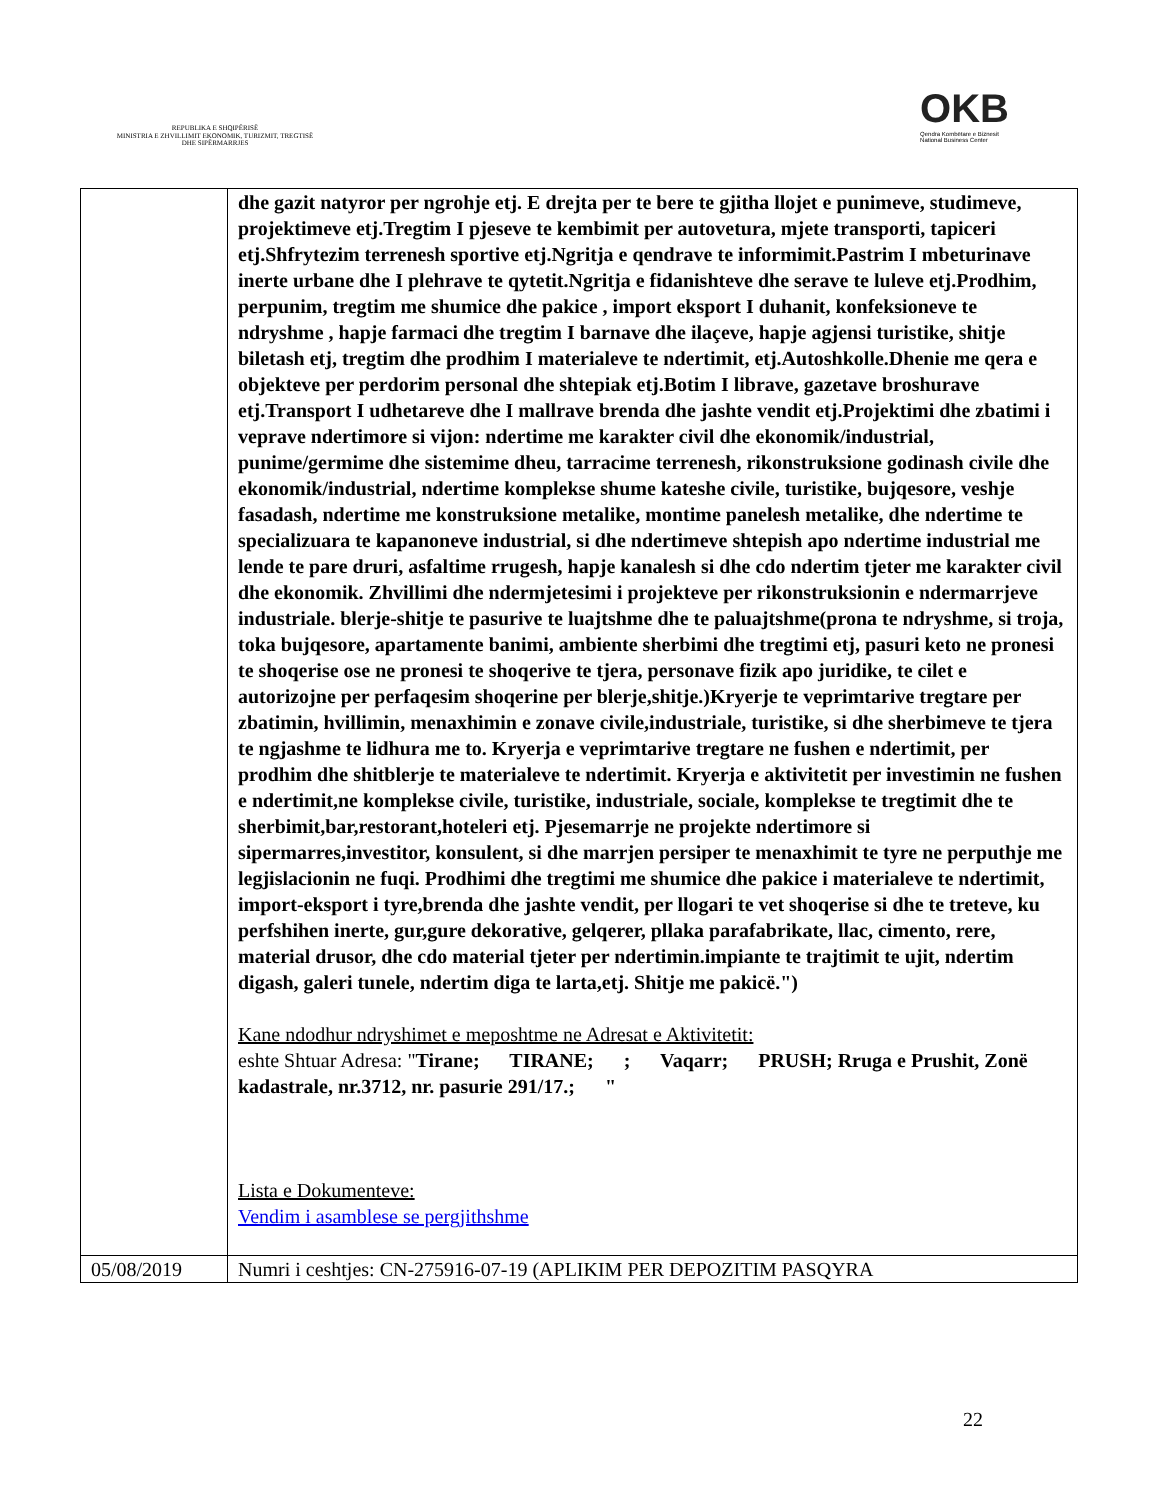REPUBLIKA E SHQIPËRISË
MINISTRIA E ZHVILLIMIT EKONOMIK, TURIZMIT, TREGTISË DHE SIPËRMARRJES
OKB
Qendra Kombëtare e Biznesit
National Business Center
| | dhe gazit natyror per ngrohje etj. E drejta per te bere te gjitha llojet e punimeve, studimeve, projektimeve etj.Tregtim I pjeseve te kembimit per autovetura, mjete transporti, tapiceri etj.Shfrytezim terrenesh sportive etj.Ngritja e qendrave te informimit.Pastrim I mbeturinave inerte urbane dhe I plehrave te qytetit.Ngritja e fidanishteve dhe serave te luleve etj.Prodhim, perpunim, tregtim me shumice dhe pakice , import eksport I duhanit, konfeksioneve te ndryshme , hapje farmaci dhe tregtim I barnave dhe ilaçeve, hapje agjensi turistike, shitje biletash etj, tregtim dhe prodhim I materialeve te ndertimit, etj.Autoshkolle.Dhenie me qera e objekteve per perdorim personal dhe shtepiak etj.Botim I librave, gazetave broshurave etj.Transport I udhetareve dhe I mallrave brenda dhe jashte vendit etj.Projektimi dhe zbatimi i veprave ndertimore si vijon: ndertime me karakter civil dhe ekonomik/industrial, punime/germime dhe sistemime dheu, tarracime terrenesh, rikonstruksione godinash civile dhe ekonomik/industrial, ndertime komplekse shume kateshe civile, turistike, bujqesore, veshje fasadash, ndertime me konstruksione metalike, montime panelesh metalike, dhe ndertime te specializuara te kapanoneve industrial, si dhe ndertimeve shtepish apo ndertime industrial me lende te pare druri, asfaltime rrugesh, hapje kanalesh si dhe cdo ndertim tjeter me karakter civil dhe ekonomik. Zhvillimi dhe ndermjetesimi i projekteve per rikonstruksionin e ndermarrjeve industriale. blerje-shitje te pasurive te luajtshme dhe te paluajtshme(prona te ndryshme, si troja, toka bujqesore, apartamente banimi, ambiente sherbimi dhe tregtimi etj, pasuri keto ne pronesi te shoqerise ose ne pronesi te shoqerive te tjera, personave fizik apo juridike, te cilet e autorizojne per perfaqesim shoqerine per blerje,shitje.)Kryerje te veprimtarive tregtare per zbatimin, hvillimin, menaxhimin e zonave civile,industriale, turistike, si dhe sherbimeve te tjera te ngjashme te lidhura me to. Kryerja e veprimtarive tregtare ne fushen e ndertimit, per prodhim dhe shitblerje te materialeve te ndertimit. Kryerja e aktivitetit per investimin ne fushen e ndertimit,ne komplekse civile, turistike, industriale, sociale, komplekse te tregtimit dhe te sherbimit,bar,restorant,hoteleri etj. Pjesemarrje ne projekte ndertimore si sipermarres,investitor, konsulent, si dhe marrjen persiper te menaxhimit te tyre ne perputhje me legjislacionin ne fuqi. Prodhimi dhe tregtimi me shumice dhe pakice i materialeve te ndertimit, import-eksport i tyre,brenda dhe jashte vendit, per llogari te vet shoqerise si dhe te treteve, ku perfshihen inerte, gur,gure dekorative, gelqerer, pllaka parafabrikate, llac, cimento, rere, material drusor, dhe cdo material tjeter per ndertimin.impiante te trajtimit te ujit, ndertim digash, galeri tunele, ndertim diga te larta,etj. Shitje me pakicë.") Kane ndodhur ndryshimet e meposhtme ne Adresat e Aktivitetit: eshte Shtuar Adresa: " Tirane; TIRANE; ; Vaqarr; PRUSH; Rruga e Prushit, Zonë kadastrale, nr.3712, nr. pasurie 291/17.; " Lista e Dokumenteve: Vendim i asamblese se pergjithshme |
| 05/08/2019 | Numri i ceshtjes: CN-275916-07-19 (APLIKIM PER DEPOZITIM PASQYRA |
22